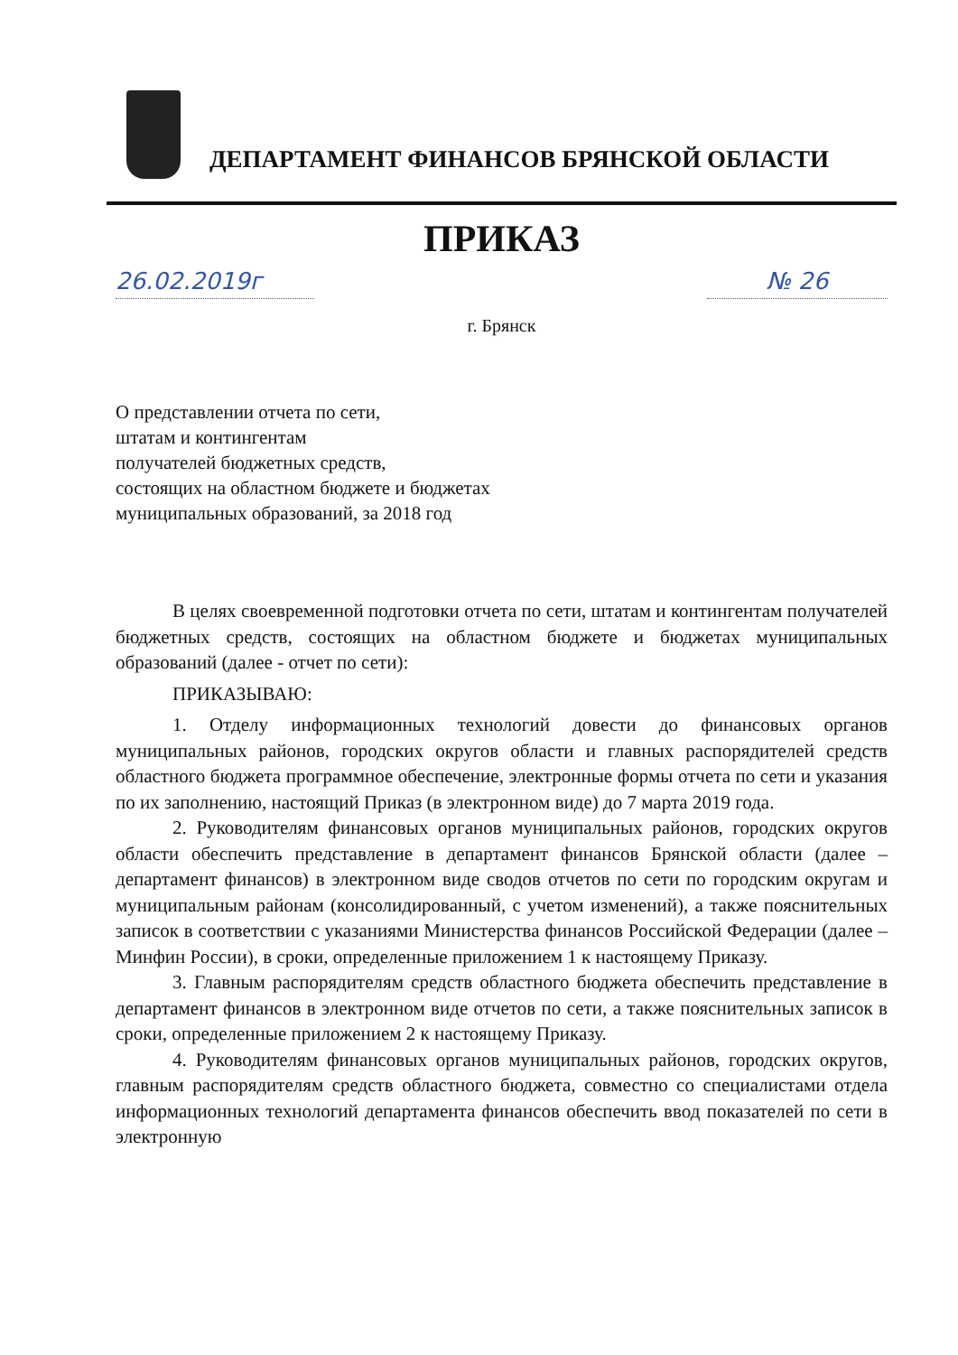ДЕПАРТАМЕНТ ФИНАНСОВ БРЯНСКОЙ ОБЛАСТИ
ПРИКАЗ
26.02.2019г № 26
г. Брянск
О представлении отчета по сети,
штатам и контингентам
получателей бюджетных средств,
состоящих на областном бюджете и бюджетах
муниципальных образований, за 2018 год
В целях своевременной подготовки отчета по сети, штатам и контингентам получателей бюджетных средств, состоящих на областном бюджете и бюджетах муниципальных образований (далее - отчет по сети):
ПРИКАЗЫВАЮ:
1. Отделу информационных технологий довести до финансовых органов муниципальных районов, городских округов области и главных распорядителей средств областного бюджета программное обеспечение, электронные формы отчета по сети и указания по их заполнению, настоящий Приказ (в электронном виде) до 7 марта 2019 года.
2. Руководителям финансовых органов муниципальных районов, городских округов области обеспечить представление в департамент финансов Брянской области (далее – департамент финансов) в электронном виде сводов отчетов по сети по городским округам и муниципальным районам (консолидированный, с учетом изменений), а также пояснительных записок в соответствии с указаниями Министерства финансов Российской Федерации (далее – Минфин России), в сроки, определенные приложением 1 к настоящему Приказу.
3. Главным распорядителям средств областного бюджета обеспечить представление в департамент финансов в электронном виде отчетов по сети, а также пояснительных записок в сроки, определенные приложением 2 к настоящему Приказу.
4. Руководителям финансовых органов муниципальных районов, городских округов, главным распорядителям средств областного бюджета, совместно со специалистами отдела информационных технологий департамента финансов обеспечить ввод показателей по сети в электронную